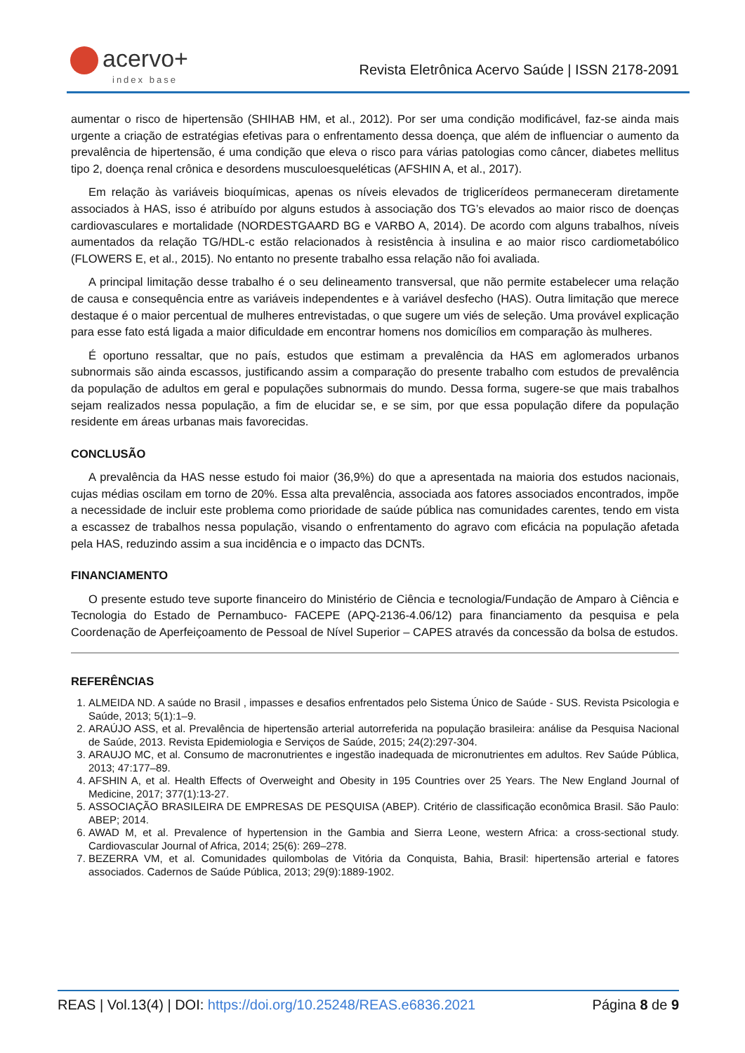acervo+
index base
Revista Eletrônica Acervo Saúde | ISSN 2178-2091
aumentar o risco de hipertensão (SHIHAB HM, et al., 2012). Por ser uma condição modificável, faz-se ainda mais urgente a criação de estratégias efetivas para o enfrentamento dessa doença, que além de influenciar o aumento da prevalência de hipertensão, é uma condição que eleva o risco para várias patologias como câncer, diabetes mellitus tipo 2, doença renal crônica e desordens musculoesqueléticas (AFSHIN A, et al., 2017).
Em relação às variáveis bioquímicas, apenas os níveis elevados de triglicerídeos permaneceram diretamente associados à HAS, isso é atribuído por alguns estudos à associação dos TG’s elevados ao maior risco de doenças cardiovasculares e mortalidade (NORDESTGAARD BG e VARBO A, 2014). De acordo com alguns trabalhos, níveis aumentados da relação TG/HDL-c estão relacionados à resistência à insulina e ao maior risco cardiometabólico (FLOWERS E, et al., 2015). No entanto no presente trabalho essa relação não foi avaliada.
A principal limitação desse trabalho é o seu delineamento transversal, que não permite estabelecer uma relação de causa e consequência entre as variáveis independentes e à variável desfecho (HAS). Outra limitação que merece destaque é o maior percentual de mulheres entrevistadas, o que sugere um viés de seleção. Uma provável explicação para esse fato está ligada a maior dificuldade em encontrar homens nos domicílios em comparação às mulheres.
É oportuno ressaltar, que no país, estudos que estimam a prevalência da HAS em aglomerados urbanos subnormais são ainda escassos, justificando assim a comparação do presente trabalho com estudos de prevalência da população de adultos em geral e populações subnormais do mundo. Dessa forma, sugere-se que mais trabalhos sejam realizados nessa população, a fim de elucidar se, e se sim, por que essa população difere da população residente em áreas urbanas mais favorecidas.
CONCLUSÃO
A prevalência da HAS nesse estudo foi maior (36,9%) do que a apresentada na maioria dos estudos nacionais, cujas médias oscilam em torno de 20%. Essa alta prevalência, associada aos fatores associados encontrados, impõe a necessidade de incluir este problema como prioridade de saúde pública nas comunidades carentes, tendo em vista a escassez de trabalhos nessa população, visando o enfrentamento do agravo com eficácia na população afetada pela HAS, reduzindo assim a sua incidência e o impacto das DCNTs.
FINANCIAMENTO
O presente estudo teve suporte financeiro do Ministério de Ciência e tecnologia/Fundação de Amparo à Ciência e Tecnologia do Estado de Pernambuco- FACEPE (APQ-2136-4.06/12) para financiamento da pesquisa e pela Coordenação de Aperfeiçoamento de Pessoal de Nível Superior – CAPES através da concessão da bolsa de estudos.
REFERÊNCIAS
1. ALMEIDA ND. A saúde no Brasil , impasses e desafios enfrentados pelo Sistema Único de Saúde - SUS. Revista Psicologia e Saúde, 2013; 5(1):1–9.
2. ARAÚJO ASS, et al. Prevalência de hipertensão arterial autorreferida na população brasileira: análise da Pesquisa Nacional de Saúde, 2013. Revista Epidemiologia e Serviços de Saúde, 2015; 24(2):297-304.
3. ARAUJO MC, et al. Consumo de macronutrientes e ingestão inadequada de micronutrientes em adultos. Rev Saúde Pública, 2013; 47:177–89.
4. AFSHIN A, et al. Health Effects of Overweight and Obesity in 195 Countries over 25 Years. The New England Journal of Medicine, 2017; 377(1):13-27.
5. ASSOCIAÇÃO BRASILEIRA DE EMPRESAS DE PESQUISA (ABEP). Critério de classificação econômica Brasil. São Paulo: ABEP; 2014.
6. AWAD M, et al. Prevalence of hypertension in the Gambia and Sierra Leone, western Africa: a cross-sectional study. Cardiovascular Journal of Africa, 2014; 25(6): 269–278.
7. BEZERRA VM, et al. Comunidades quilombolas de Vitória da Conquista, Bahia, Brasil: hipertensão arterial e fatores associados. Cadernos de Saúde Pública, 2013; 29(9):1889-1902.
REAS | Vol.13(4) | DOI: https://doi.org/10.25248/REAS.e6836.2021 Página 8 de 9